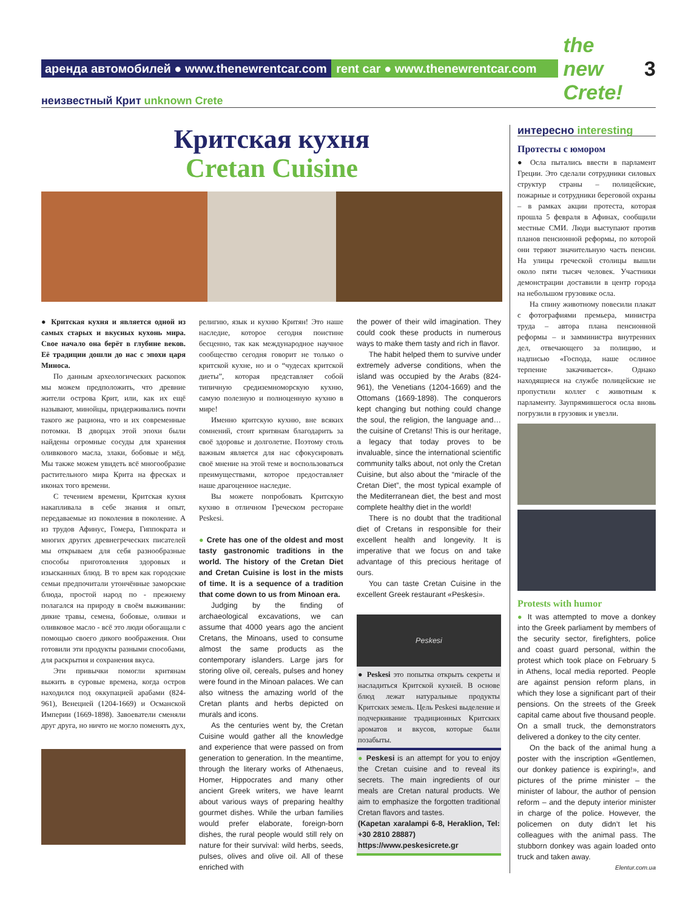аренда автомобилей ● www.thenewrentcar.com
rent car ● www.thenewrentcar.com
the new Crete!
3
неизвестный Крит unknown Crete
Критская кухня
Cretan Cuisine
● Критская кухня и является одной из самых старых и вкусных кухонь мира. Свое начало она берёт в глубине веков. Её традиции дошли до нас с эпохи царя Миноса.
По данным археологических раскопок мы можем предположить, что древние жители острова Крит, или, как их ещё называют, минойцы, придерживались почти такого же рациона, что и их современные потомки. В дворцах этой эпохи были найдены огромные сосуды для хранения оливкового масла, злаки, бобовые и мёд. Мы также можем увидеть всё многообразие растительного мира Крита на фресках и иконах того времени.
С течением времени, Критская кухня накапливала в себе знания и опыт, передаваемые из поколения в поколение. А из трудов Афинус, Гомера, Гиппократа и многих других древнегреческих писателей мы открываем для себя разнообразные способы приготовления здоровых и изысканных блюд. В то врем как городские семьи предпочитали утончённые заморские блюда, простой народ по - прежнему полагался на природу в своём выживании: дикие травы, семена, бобовые, оливки и оливковое масло - всё это люди обогащали с помощью своего дикого воображения. Они готовили эти продукты разными способами, для раскрытия и сохранения вкуса.
Эти привычки помогли критянам выжить в суровые времена, когда остров находился под оккупацией арабами (824-961), Венецией (1204-1669) и Османской Империи (1669-1898). Завоеватели сменяли друг друга, но ничто не могло поменять дух,
религию, язык и кухню Критян! Это наше наследие, которое сегодня поистине бесценно, так как международное научное сообщество сегодня говорит не только о критской кухне, но и о “чудесах критской диеты”, которая представляет собой типичную средиземноморскую кухню, самую полезную и полноценную кухню в мире!
Именно критскую кухню, вне всяких сомнений, стоит критянам благодарить за своё здоровье и долголетие. Поэтому столь важным является для нас сфокусировать своё мнение на этой теме и воспользоваться преимуществами, которое предоставляет наше драгоценное наследие.
Вы можете попробовать Критскую кухню в отличном Греческом ресторане Peskesi.
● Crete has one of the oldest and most tasty gastronomic traditions in the world. The history of the Cretan Diet and Cretan Cuisine is lost in the mists of time. It is a sequence of a tradition that come down to us from Minoan era.
Judging by the finding of archaeological excavations, we can assume that 4000 years ago the ancient Cretans, the Minoans, used to consume almost the same products as the contemporary islanders. Large jars for storing olive oil, cereals, pulses and honey were found in the Minoan palaces. We can also witness the amazing world of the Cretan plants and herbs depicted on murals and icons.
As the centuries went by, the Cretan Cuisine would gather all the knowledge and experience that were passed on from generation to generation. In the meantime, through the literary works of Athenaeus, Homer, Hippocrates and many other ancient Greek writers, we have learnt about various ways of preparing healthy gourmet dishes. While the urban families would prefer elaborate, foreign-born dishes, the rural people would still rely on nature for their survival: wild herbs, seeds, pulses, olives and olive oil. All of these enriched with
the power of their wild imagination. They could cook these products in numerous ways to make them tasty and rich in flavor.
The habit helped them to survive under extremely adverse conditions, when the island was occupied by the Arabs (824-961), the Venetians (1204-1669) and the Ottomans (1669-1898). The conquerors kept changing but nothing could change the soul, the religion, the language and… the cuisine of Cretans! This is our heritage, a legacy that today proves to be invaluable, since the international scientific community talks about, not only the Cretan Cuisine, but also about the “miracle of the Cretan Diet”, the most typical example of the Mediterranean diet, the best and most complete healthy diet in the world!
There is no doubt that the traditional diet of Cretans in responsible for their excellent health and longevity. It is imperative that we focus on and take advantage of this precious heritage of ours.
You can taste Cretan Cuisine in the excellent Greek restaurant «Peskesi».
Peskesi
● Peskesi это попытка открыть секреты и насладиться Критской кухней. В основе блюд лежат натуральные продукты Критских земель. Цель Peskesi выделение и подчеркивание традиционных Критских ароматов и вкусов, которые были позабыты.
● Peskesi is an attempt for you to enjoy the Cretan cuisine and to reveal its secrets. The main ingredients of our meals are Cretan natural products. We aim to emphasize the forgotten traditional Cretan flavors and tastes.
(Kapetan xaralampi 6-8, Heraklion, Tel: +30 2810 28887)
https://www.peskesicrete.gr
интересно interesting
Протесты с юмором
● Осла пытались ввести в парламент Греции. Это сделали сотрудники силовых структур страны – полицейские, пожарные и сотрудники береговой охраны – в рамках акции протеста, которая прошла 5 февраля в Афинах, сообщили местные СМИ. Люди выступают против планов пенсионной реформы, по которой они теряют значительную часть пенсии. На улицы греческой столицы вышли около пяти тысяч человек. Участники демонстрации доставили в центр города на небольшом грузовике осла.
На спину животному повесили плакат с фотографиями премьера, министра труда – автора плана пенсионной реформы – и замминистра внутренних дел, отвечающего за полицию, и надписью «Господа, наше ослиное терпение закачивается». Однако находящиеся на службе полицейские не пропустили коллег с животным к парламенту. Заупрямившегося осла вновь погрузили в грузовик и увезли.
Protests with humor
● It was attempted to move a donkey into the Greek parliament by members of the security sector, firefighters, police and coast guard personal, within the protest which took place on February 5 in Athens, local media reported. People are against pension reform plans, in which they lose a significant part of their pensions. On the streets of the Greek capital came about five thousand people. On a small truck, the demonstrators delivered a donkey to the city center.
On the back of the animal hung a poster with the inscription «Gentlemen, our donkey patience is expiring!», and pictures of the prime minister – the minister of labour, the author of pension reform – and the deputy interior minister in charge of the police. However, the policemen on duty didn’t let his colleagues with the animal pass. The stubborn donkey was again loaded onto truck and taken away.
Elentur.com.ua